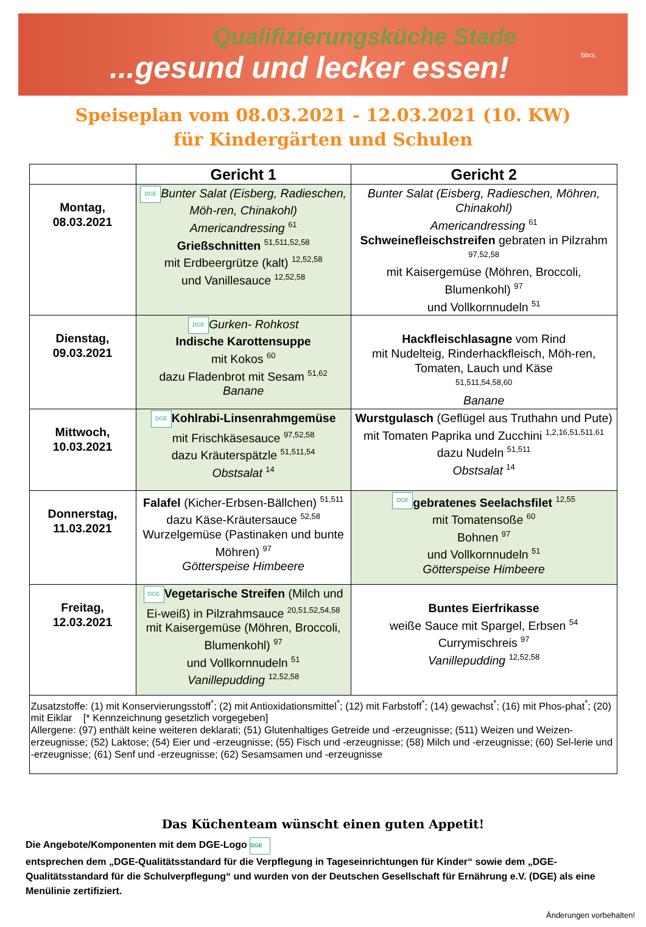Qualifizierungsküche Stade
...gesund und lecker essen!
bbcs
Speiseplan vom 08.03.2021 - 12.03.2021 (10. KW)
für Kindergärten und Schulen
| | Gericht 1 | Gericht 2 |
| --- | --- | --- |
| Montag, 08.03.2021 | DGE Bunter Salat (Eisberg, Radieschen, Möh-ren, Chinakohl) Americandressing <sup>61</sup> Grießschnitten <sup>51,511,52,58</sup> mit Erdbeergrütze (kalt) <sup>12,52,58</sup> und Vanillesauce <sup>12,52,58</sup> | Bunter Salat (Eisberg, Radieschen, Möhren, Chinakohl) Americandressing <sup>61</sup> Schweinefleischstreifen gebraten in Pilzrahm <sup>97,52,58</sup> mit Kaisergemüse (Möhren, Broccoli, Blumenkohl) <sup>97</sup> und Vollkornnudeln <sup>51</sup> |
| Dienstag, 09.03.2021 | DGE Gurken- Rohkost Indische Karottensuppe mit Kokos <sup>60</sup> dazu Fladenbrot mit Sesam <sup>51,62</sup> Banane | Hackfleischlasagne vom Rind mit Nudelteig, Rinderhackfleisch, Möh-ren, Tomaten, Lauch und Käse <sup>51,511,54,58,60</sup> Banane |
| Mittwoch, 10.03.2021 | DGE Kohlrabi-Linsenrahmgemüse mit Frischkäsesauce <sup>97,52,58</sup> dazu Kräuterspätzle <sup>51,511,54</sup> Obstsalat <sup>14</sup> | Wurstgulasch (Geflügel aus Truthahn und Pute) mit Tomaten Paprika und Zucchini <sup>1,2,16,51,511,61</sup> dazu Nudeln <sup>51,511</sup> Obstsalat <sup>14</sup> |
| Donnerstag, 11.03.2021 | Falafel (Kicher-Erbsen-Bällchen) <sup>51,511</sup> dazu Käse-Kräutersauce <sup>52,58</sup> Wurzelgemüse (Pastinaken und bunte Möhren) <sup>97</sup> Götterspeise Himbeere | DGE gebratenes Seelachsfilet <sup>12,55</sup> mit Tomatensoße <sup>60</sup> Bohnen <sup>97</sup> und Vollkornnudeln <sup>51</sup> Götterspeise Himbeere |
| Freitag, 12.03.2021 | DGE Vegetarische Streifen (Milch und Ei-weiß) in Pilzrahmsauce <sup>20,51,52,54,58</sup> mit Kaisergemüse (Möhren, Broccoli, Blumenkohl) <sup>97</sup> und Vollkornnudeln <sup>51</sup> Vanillepudding <sup>12,52,58</sup> | Buntes Eierfrikasse weiße Sauce mit Spargel, Erbsen <sup>54</sup> Currymischreis <sup>97</sup> Vanillepudding <sup>12,52,58</sup> |
| Zusatzstoffe: (1) mit Konservierungsstoff<sup>*</sup>; (2) mit Antioxidationsmittel<sup>*</sup>; (12) mit Farbstoff<sup>*</sup>; (14) gewachst<sup>*</sup>; (16) mit Phos-phat<sup>*</sup>; (20) mit Eiklar [* Kennzeichnung gesetzlich vorgegeben] Allergene: (97) enthält keine weiteren deklarati; (51) Glutenhaltiges Getreide und -erzeugnisse; (511) Weizen und Weizen-erzeugnisse; (52) Laktose; (54) Eier und -erzeugnisse; (55) Fisch und -erzeugnisse; (58) Milch und -erzeugnisse; (60) Sel-lerie und -erzeugnisse; (61) Senf und -erzeugnisse; (62) Sesamsamen und -erzeugnisse | | |
Das Küchenteam wünscht einen guten Appetit!
Die Angebote/Komponenten mit dem DGE-Logo DGE
entsprechen dem „DGE-Qualitätsstandard für die Verpflegung in Tageseinrichtungen für Kinder“ sowie dem „DGE-Qualitätsstandard für die Schulverpflegung“ und wurden von der Deutschen Gesellschaft für Ernährung e.V. (DGE) als eine Menülinie zertifiziert.
Änderungen vorbehalten!